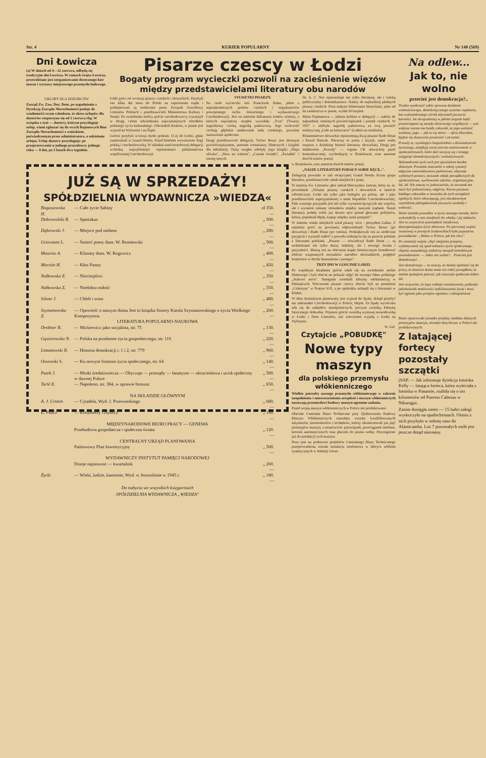Str. 4 KURIER POPULARNY Nr 140 (569)
Dni Łowicza
(a) W dniach od 4—12 czerwca, odbędą się tradycyjne dni Łowicza. W ramach święta Łowicza, przewidziane jest zorganizowanie dorocznego kier maszu i wystawy miejscowego przemysłu ludowego.
URLOPY DLA DOZORCÓW
Zarząd Zw. Zaw. Doz. Dom. po uzgodnieniu z Dyrekcją Zarządu Nieruchomości podaje do wiadomości swym członkom, że okres urlopów dla dozorców rozpoczyna się od 1 czerwca rbg. W związku z tym — dozorcy, którym przysługuje urlop, winni zgłaszać się do swych Rejonowych Biur Zarządu Nieruchomości z wnioskiem, poświadczonym przez administratora, o udzielenie urlopu. Urlop dozorcy przysługuje: po przepracowaniu u jednego pracodawcy jednego roku — 8 dni, po 2 latach dwa tygodnie.
Pisarze czescy w Łodzi
Bogaty program wycieczki pozwoli na zacieśnienie więzów między przedstawicielami literatury obu narodów
Łódź gości od wczoraj pisarzy czeskich i słowackich. Przybyli oni kilka dni temu do Polski na zaproszenie rządu i podejmowani są serdecznie przez Związek Zawodowy Literatów Polskich i przedstawicieli Ministerstwa Kultury i Sztuki. Po zwiedzeniu stolicy goście czechosłowaccy wyruszyli w drogę, celem odwiedzenia najważniejszych ośrodków polskiego życia kulturalnego. Odwiedzili Kraków, w planie jest wyjazd na Wybrzeże i na Śląsk.
Goście przybyli wczoraj około godziny 11-ej do Łodzi, gdzie zamieszkali w Grand Hotelu. Przed hotelem wywieszono flagi polską i czechosłowacką. W składzie sześcioosobowej delegacji wchodzą najwybitniejsi reprezentanci piśmiennictwa współczesnej Czechosłowacji.
SYLWETKI PISARZY.
Na czele wycieczki stoi Franciszek Hałas, jeden z najznakomitszych poetów czeskich i organizatorów powojennego ruchu literackiego i wydawniczego Czechosłowacji. Jest on autorem kilkunastu tomów wierszy, z których największy rozgłos wywołały „Tvar" (Twarz), nagrodzony czeską nagrodą państwową. Jego twórczość cechują głębokie umiłowanie ludu czeskiego, poważne nastawienie społeczne.
Drugi przedstawiciel delegacji, Vaclav Rezac jest sławnym powieściopisarzem, autorem scenariuszy filmowych i książek dla młodzieży. Duży rozgłos zdobyły jego książki „Ślepa uliczka", „Siew na wietrze", „Czarne światło", „Świadek" i szereg innych.
Dr. A. C. Nor reprezentuje nie tylko literaturę, ale i czeską publicystykę i dziennikarstwo. Należy do najbardziej płodnych pisarzy czeskich. Poza stałymi felietonami literackimi, jakie od lat zamieszcza w prasie, wydał 29 książek.
Maria Pujmanowa — jedyna kobieta w delegacji — należy do najbardziej cenionych powieściopisarek i poetek czeskich. W 1937 r. zdobyła nagrodę państwową za swą powieść realistyczną „Lide na krizovatce" (Ludzie na rozdrożu).
Piśmiennictwo słowackie reprezentują dwaj pisarze Rudo Brtan i Paweł Buncak. Pierwszy to poeta i krytyk, autor wielu rozpraw z dziedziny historii literatury słowackiej. Drugi jest redaktorem „Prawdy" — organu CK słowackiej partii komunistycznej, wychodzącej w Bratislawie, oraz autorem dwóch tomów poezji.
JUŻ SĄ W SPRZEDAŻY!
SPÓŁDZIELNIA WYDAWNICZA »WIEDZA«
| Boguszewska H. | — Całe życie Sabiny | zł 350.— |
| Dobrowolski R. | — Spartakus | „ 500.— |
| Dąbrowski J. | — Miejsce pod niebem | „ 280.— |
| Grossman L. | — Śmierć poety tłum. W. Broniewski | „ 500.— |
| Maurois A. | — Klimaty tłum. W. Rogowicz | „ 400.— |
| Morstin H. | — Kłos Panny | „ 450.— |
| Nałkowska Z. | — Niecierpliwi | „ 350.— |
| Nałkowska Z. | — Niedobra miłość | „ 350.— |
| Silone J. | — Chleb i wino | „ 480.— |
| Szymanowska Z. | — Opowieść o naszym domu Jest to książka Siostry Karola Szymanowskiego o życiu Wielkiego Kompozytora. | „ 260.— |
| LITERATURA POPULARNO-NAUKOWA | | |
| Drobner B. | — Mickiewicz jako socjalista, str. 75 | „ 130.— |
| Gąsiorowska N. | — Polska na przełomie życia gospodarczego, str. 116 | „ 220.— |
| Limanowski B. | — Historia demokracji t. 1 i 2, str. 779 | „ 960.— |
| Ossowski S. | — Ku nowym formom życia społecznego, str. 64 | „ 140.— |
| Putek J. | — Mroki średniowiecza — Obyczaje — przesądy — fanatyzm — okrucieństwa i ucisk społeczny w dawnej Polsce | „ 580.— |
| Tarlé E. | — Napoleon, str. 384, w oprawie broszur. | „ 650.— |
| NA SKŁADZIE GŁÓWNYM | | |
| A. J. Cronin | — Cytadela, Wyd. J. Przeworskiego | „ 680.— |
| E. Puacz | — Kosynierzy Gdyńscy | „ 180.— |
| MIĘDZYNARODOWE BIURO PRACY — GENEWA | | |
| | Przebudowa gospodarcza i społeczna świata | „ 120.— |
| CENTRALNY URZĄD PLANOWANIA | | |
| | Państwowy Plan Inwestycyjny | „ 500.— |
| WYDAWNICZY INSTYTUT PAMIĘCI NARODOWEJ | | |
| | Dzieje najnowsze — kwartalnik | „ 200.— |
| Życki | — Wieki, ludzie, kamienie, Wyd. w Jerozolimie w 1945 r. | „ 180.— |
Do nabycia we wszystkich księgarniach
SPÓŁDZIELNIA WYDAWNICZA „WIEDZA"
w Bratislawie, oraz autorem dwóch tomów poezji.
„NASZE LITERATURY PODAŁY SOBIE RĘCE..".
Delegację powitała w sali recepcyjnej Grand Hotelu liczna grupa literatów, przedstawiciele władz miejskich i prasy.
W imieniu Zw. Literatów głos zabrał Mieczysław Jastrun, który m. in. powiedział: „Witamy pisarzy czeskich i słowackich w mieście robotniczym, Łodzi nie tylko jako kolegów po piórze, ale i jako przedstawicieli zaprzyjaźnionej z nami Republiki Czechosłowackiej. Fakt waszego przyjazdu jest nie tylko wyrazem łączących nas więzów, ale i wyrazem zmiany stosunków między naszymi rządami. Nasze literatury podały sobie już dawno ręce ponad głowami polityków, którzy popełniali błędy, kopiąc między nami przepaść".
W imieniu władz miejskich witał pisarzy wice - prezydent Gallas. Z ramienia gości na powitania odpowiedzieli Vaclav Rezac (po słowacku) i Rudo Brtan (po czesku). Podziękowali oni za serdeczne przyjęcie i wyrazili radość z powodu zetknięcia się na gruncie polskim z literatami polskimi. „Pisarze — oświadczył Rudo Brtan — są architektami nie tylko duszy ludzkiej, ale i nowego świata i przyszłości. Muszą oni na obecnym etapie historycznym kształtować oblicze wzajemnych stosunków narodów słowiańskich, pogłębić braterstwo w duchu humanizmu i postępu".
TRZY DNI W GOŚCINIE ŁODZI.
Po wspólnym śniadaniu goście udali się na zwiedzenie atelier filmowego i byli obecni na pokazie zdjęć do nowego filmu polskiego „Stalowe serce". Następnie zwiedzili fabrykę włókienniczą w Pabianicach. Wieczorem pisarze czescy obecni byli na premierze „Celestyny" w Teatrze W.P., a po spektaklu zetknęli się z literatami w Klubie.
W dniu dzisiejszym planowany jest wyjazd do Spały, dokąd przybyć ma ambasador Czechosłowacji w Polsce, Hejret. Ze Spały wycieczka uda się do zakładów mosiężeniczych, poczym zwiedzą Fabrykę Sztucznego Jedwabiu. Pojutrze goście zwiedzą wystawę norwidowską w Łodzi i Dom Literatów, zaś wieczorem wyjadą z Łodzi na Wybrzeże.
St. Gel.
Czytajcie „POBUDKĘ"
Nowe typy maszyn
dla polskiego przemysłu włókienniczego
Wielkie potrzeby naszego przemysłu włókienniczego w zakresie uzupełnienia i unowocześnienia urządzeń i maszyn włókienniczych nasuwają przemysłowi budowy maszyn ogromne zadania.
Przed wojną maszyn włókienniczych w Polsce nie produkowano.
Obecnie Centralne Biuro Techniczne przy Zjednoczeniu Budowy Maszyn Włókienniczych zatrudnia wysoko kwalifikowanych inżynierów, konstruktorów i techników, którzy skonstruowali już pięć prototypów maszyn, a mianowicie: przewijarek, przeciągarek steelonu, krosien automatycznych oraz płuczek do prania wełny. Przystąpiono już do produkcji tych maszyn.
Poza tym na podstawie projektów Centralnego Biura Technicznego przeprowadzona została instalacja steelonowa w fabryce włókien syntetycznych w Jeleniej Górze.
Na odlew...
Jak to, nie wolno
przecież jest demokracja?..
Trudno wyobrazić sobie sprawne działanie wolnościowego, demokratycznego systemu rządzenia, bez wykształconego wśród obywateli poczucia karności. Im skrupulatniej w jakimś zespole ludzi przestrzegane są zasady zbiorowego współżycia — tym większe szanse ma każdy człowiek, że jego wolność osobista, jego — jak to się mówi — sfera liberalna, będzie się skutecznie poszerzać i utrwalać.
Prawdy te, wynikające bezpośrednio z doświadczenia życiowego, znajdują coraz szersze zastosowanie w społeczeństwach, które dziś szczycą się i strzegą osiągnięć demokratycznych i wolnościowych.
Wykształcenie tych cech jest zjawiskiem bardzo złożonym. Poważne znaczenie w takiej sytuacji odgrywa ustawodawstwo państwowe, obyczaje wybitnych postaci, stosunek władz porządkowych do społeczeństwa, wychowanie szkolne, organizacyjne, itd, itd. Nie znaczy to jednocześnie, że stosunek ten musi być jednostronny, odgórny. Karna postawa każdego człowieka w stosunku do tych zarządzeń ogólnych, które obowiązują, jest nieodzownym czynnikiem jakiegokolwiek poczucia swobody i wolności.
Wiele istniało powodów w życiu naszego narodu, które wykształciły w nas nieufność do władzy i jej nakazów. Jest to oczywiście pozostałość niezdrowa, dezorganizująca życie zbiorowe. Po pierwszej wojnie światowej w pewnych środowiskach było popularne powiedzenie: „Wolno w Polsce, jak kto chce".
Po ostatniej wojnie, chęć omijania przepisu, wyłamywanie się spod nakazów życia społecznego, chętnie uzasadniają niektórzy nawpół żartobliwym powiedzeniem: — Jakto nie wolno?... Przecież jest demokracja!...
Jest demokracja — to znaczy, że można spóźniać się do pracy, że dozorca domu może nie robić porządków, że można spokojnie patrzeć, jak niszczeje społeczne dobro itd.
Jest oczywiste, że tego rodzaju rozumowanie, podważa jakiekolwiek możliwości stabilizowania życia i musi być tępione jako przejaw egoizmu i sobiepaństwa.
Biuro opracowało ponadto projekty siedmiu dalszych prototypów maszyn, również dotychczas w Polsce nie produkowanych.
Z latającej fortecy pozostały szczątki
(SAP. — Jak informuje dyrekcja lotniska Kelly — latająca forteca, która wyleciała z lotniska w Panamie, rozbiła się o sto kilometrów od Puertos Cabezas w Nikaragui.
Zanim dosięgła ziemi — 15 ludzi załogi wyskoczyło na spadochronach. Ośmiu z nich przybyło w sobotę rano do Alamicamba. Los 7 pozostałych osób jest jeszcze dotąd nieznany.